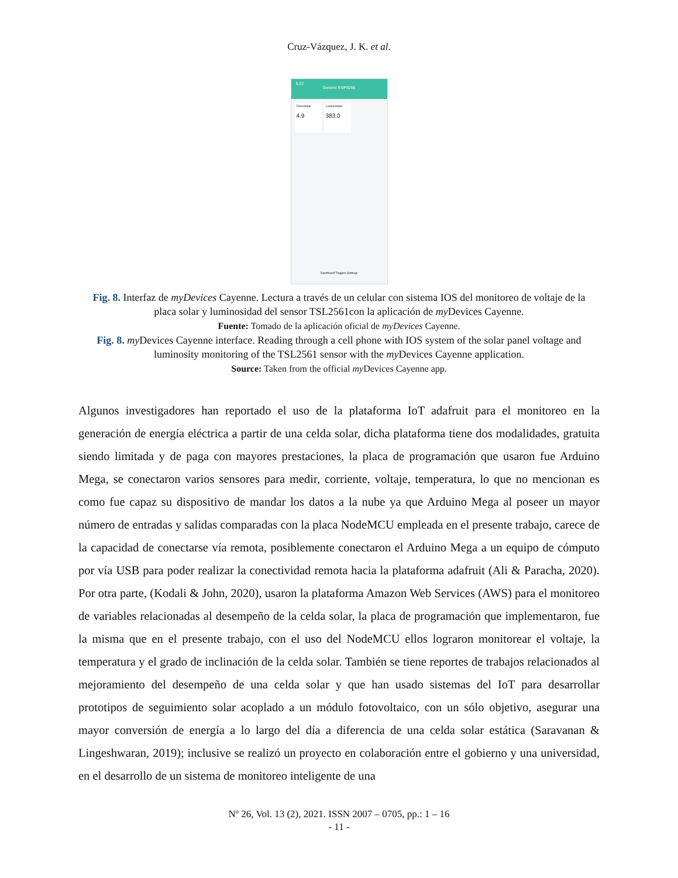Cruz-Vázquez, J. K. et al.
5:22
Generic ESP8266
FotoVoltaje
4.9
Luminosidad
383.0
Dashboard Triggers Settings
Fig. 8. Interfaz de myDevices Cayenne. Lectura a través de un celular con sistema IOS del monitoreo de voltaje de la placa solar y luminosidad del sensor TSL2561con la aplicación de my Devices Cayenne.
Fuente: Tomado de la aplicación oficial de myDevices Cayenne.
Fig. 8. my Devices Cayenne interface. Reading through a cell phone with IOS system of the solar panel voltage and luminosity monitoring of the TSL2561 sensor with the my Devices Cayenne application.
Source: Taken from the official my Devices Cayenne app.
Algunos investigadores han reportado el uso de la plataforma IoT adafruit para el monitoreo en la generación de energía eléctrica a partir de una celda solar, dicha plataforma tiene dos modalidades, gratuita siendo limitada y de paga con mayores prestaciones, la placa de programación que usaron fue Arduino Mega, se conectaron varios sensores para medir, corriente, voltaje, temperatura, lo que no mencionan es como fue capaz su dispositivo de mandar los datos a la nube ya que Arduino Mega al poseer un mayor número de entradas y salidas comparadas con la placa NodeMCU empleada en el presente trabajo, carece de la capacidad de conectarse vía remota, posiblemente conectaron el Arduino Mega a un equipo de cómputo por vía USB para poder realizar la conectividad remota hacia la plataforma adafruit (Ali & Paracha, 2020). Por otra parte, (Kodali & John, 2020), usaron la plataforma Amazon Web Services (AWS) para el monitoreo de variables relacionadas al desempeño de la celda solar, la placa de programación que implementaron, fue la misma que en el presente trabajo, con el uso del NodeMCU ellos lograron monitorear el voltaje, la temperatura y el grado de inclinación de la celda solar. También se tiene reportes de trabajos relacionados al mejoramiento del desempeño de una celda solar y que han usado sistemas del IoT para desarrollar prototipos de seguimiento solar acoplado a un módulo fotovoltaico, con un sólo objetivo, asegurar una mayor conversión de energía a lo largo del día a diferencia de una celda solar estática (Saravanan & Lingeshwaran, 2019); inclusive se realizó un proyecto en colaboración entre el gobierno y una universidad, en el desarrollo de un sistema de monitoreo inteligente de una
Nº 26, Vol. 13 (2), 2021. ISSN 2007 – 0705, pp.: 1 – 16
- 11 -